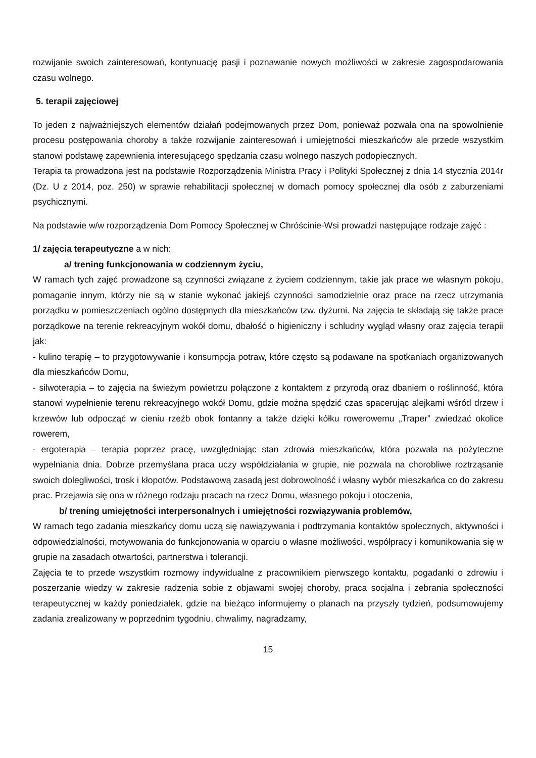rozwijanie swoich zainteresowań, kontynuację pasji i poznawanie nowych możliwości w zakresie zagospodarowania czasu wolnego.
5. terapii zajęciowej
To jeden z najważniejszych elementów działań podejmowanych przez Dom, ponieważ pozwala ona na spowolnienie procesu postępowania choroby a także rozwijanie zainteresowań i umiejętności mieszkańców ale przede wszystkim stanowi podstawę zapewnienia interesującego spędzania czasu wolnego naszych podopiecznych.
Terapia ta prowadzona jest na podstawie Rozporządzenia Ministra Pracy i Polityki Społecznej z dnia 14 stycznia 2014r (Dz. U z 2014, poz. 250) w sprawie rehabilitacji społecznej w domach pomocy społecznej dla osób z zaburzeniami psychicznymi.
Na podstawie w/w rozporządzenia Dom Pomocy Społecznej w Chróścinie-Wsi prowadzi następujące rodzaje zajęć :
1/ zajęcia terapeutyczne a w nich:
a/ trening funkcjonowania w codziennym życiu,
W ramach tych zajęć prowadzone są czynności związane z życiem codziennym, takie jak prace we własnym pokoju, pomaganie innym, którzy nie są w stanie wykonać jakiejś czynności samodzielnie oraz prace na rzecz utrzymania porządku w pomieszczeniach ogólno dostępnych dla mieszkańców tzw. dyżurni. Na zajęcia te składają się także prace porządkowe na terenie rekreacyjnym wokół domu, dbałość o higieniczny i schludny wygląd własny oraz zajęcia terapii jak:
- kulino terapię – to przygotowywanie i konsumpcja potraw, które często są podawane na spotkaniach organizowanych dla mieszkańców Domu,
- silwoterapia – to zajęcia na świeżym powietrzu połączone z kontaktem z przyrodą oraz dbaniem o roślinność, która stanowi wypełnienie terenu rekreacyjnego wokół Domu, gdzie można spędzić czas spacerując alejkami wśród drzew i krzewów lub odpocząć w cieniu rzeźb obok fontanny a także dzięki kółku rowerowemu „Traper” zwiedzać okolice rowerem,
- ergoterapia – terapia poprzez pracę, uwzględniając stan zdrowia mieszkańców, która pozwala na pożyteczne wypełniania dnia. Dobrze przemyślana praca uczy współdziałania w grupie, nie pozwala na chorobliwe roztrząsanie swoich dolegliwości, trosk i kłopotów. Podstawową zasadą jest dobrowolność i własny wybór mieszkańca co do zakresu prac. Przejawia się ona w różnego rodzaju pracach na rzecz Domu, własnego pokoju i otoczenia,
b/ trening umiejętności interpersonalnych i umiejętności rozwiązywania problemów,
W ramach tego zadania mieszkańcy domu uczą się nawiązywania i podtrzymania kontaktów społecznych, aktywności i odpowiedzialności, motywowania do funkcjonowania w oparciu o własne możliwości, współpracy i komunikowania się w grupie na zasadach otwartości, partnerstwa i tolerancji.
Zajęcia te to przede wszystkim rozmowy indywidualne z pracownikiem pierwszego kontaktu, pogadanki o zdrowiu i poszerzanie wiedzy w zakresie radzenia sobie z objawami swojej choroby, praca socjalna i zebrania społeczności terapeutycznej w każdy poniedziałek, gdzie na bieżąco informujemy o planach na przyszły tydzień, podsumowujemy zadania zrealizowany w poprzednim tygodniu, chwalimy, nagradzamy,
15